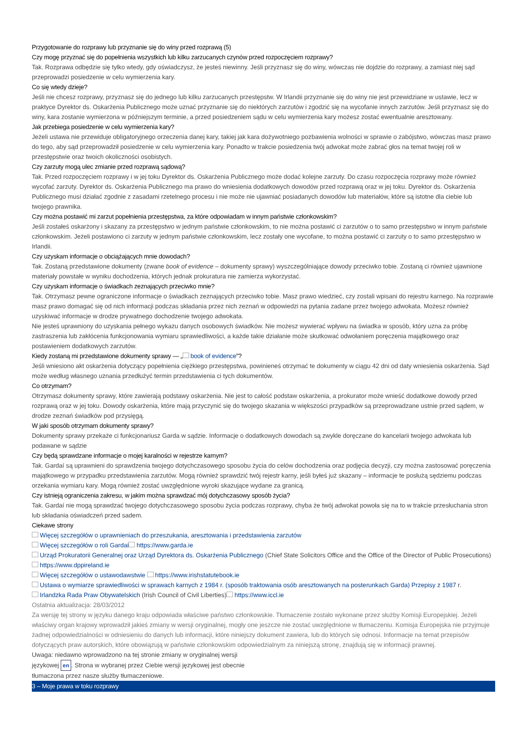Przygotowanie do rozprawy lub przyznanie się do winy przed rozprawą (5)
Czy mogę przyznać się do popełnienia wszystkich lub kilku zarzucanych czynów przed rozpoczęciem rozprawy?
Tak. Rozprawa odbędzie się tylko wtedy, gdy oświadczysz, że jesteś niewinny. Jeśli przyznasz się do winy, wówczas nie dojdzie do rozprawy, a zamiast niej sąd przeprowadzi posiedzenie w celu wymierzenia kary.
Co się wtedy dzieje?
Jeśli nie chcesz rozprawy, przyznasz się do jednego lub kilku zarzucanych przestępstw. W Irlandii przyznanie się do winy nie jest przewidziane w ustawie, lecz w praktyce Dyrektor ds. Oskarżenia Publicznego może uznać przyznanie się do niektórych zarzutów i zgodzić się na wycofanie innych zarzutów. Jeśli przyznasz się do winy, kara zostanie wymierzona w późniejszym terminie, a przed posiedzeniem sądu w celu wymierzenia kary możesz zostać ewentualnie aresztowany.
Jak przebiega posiedzenie w celu wymierzenia kary?
Jeżeli ustawa nie przewiduje obligatoryjnego orzeczenia danej kary, takiej jak kara dożywotniego pozbawienia wolności w sprawie o zabójstwo, wówczas masz prawo do tego, aby sąd przeprowadził posiedzenie w celu wymierzenia kary. Ponadto w trakcie posiedzenia twój adwokat może zabrać głos na temat twojej roli w przestępstwie oraz twoich okoliczności osobistych.
Czy zarzuty mogą ulec zmianie przed rozprawą sądową?
Tak. Przed rozpoczęciem rozprawy i w jej toku Dyrektor ds. Oskarżenia Publicznego może dodać kolejne zarzuty. Do czasu rozpoczęcia rozprawy może również wycofać zarzuty. Dyrektor ds. Oskarżenia Publicznego ma prawo do wniesienia dodatkowych dowodów przed rozprawą oraz w jej toku. Dyrektor ds. Oskarżenia Publicznego musi działać zgodnie z zasadami rzetelnego procesu i nie może nie ujawniać posiadanych dowodów lub materiałów, które są istotne dla ciebie lub twojego prawnika.
Czy można postawić mi zarzut popełnienia przestępstwa, za które odpowiadam w innym państwie członkowskim?
Jeśli zostałeś oskarżony i skazany za przestępstwo w jednym państwie członkowskim, to nie można postawić ci zarzutów o to samo przestępstwo w innym państwie członkowskim. Jeżeli postawiono ci zarzuty w jednym państwie członkowskim, lecz zostały one wycofane, to można postawić ci zarzuty o to samo przestępstwo w Irlandii.
Czy uzyskam informacje o obciążających mnie dowodach?
Tak. Zostaną przedstawione dokumenty (zwane book of evidence – dokumenty sprawy) wyszczególniające dowody przeciwko tobie. Zostaną ci również ujawnione materiały powstałe w wyniku dochodzenia, których jednak prokuratura nie zamierza wykorzystać.
Czy uzyskam informacje o świadkach zeznających przeciwko mnie?
Tak. Otrzymasz pewne ograniczone informacje o świadkach zeznających przeciwko tobie. Masz prawo wiedzieć, czy zostali wpisani do rejestru karnego. Na rozprawie masz prawo domagać się od nich informacji podczas składania przez nich zeznań w odpowiedzi na pytania zadane przez twojego adwokata. Możesz również uzyskiwać informacje w drodze prywatnego dochodzenie twojego adwokata.
Nie jesteś uprawniony do uzyskania pełnego wykazu danych osobowych świadków. Nie możesz wywierać wpływu na świadka w sposób, który uzna za próbę zastraszenia lub zakłócenia funkcjonowania wymiaru sprawiedliwości, a każde takie działanie może skutkować odwołaniem poręczenia majątkowego oraz postawieniem dodatkowych zarzutów.
Kiedy zostaną mi przedstawione dokumenty sprawy — „ book of evidence”?
Jeśli wniesiono akt oskarżenia dotyczący popełnienia ciężkiego przestępstwa, powinieneś otrzymać te dokumenty w ciągu 42 dni od daty wniesienia oskarżenia. Sąd może według własnego uznania przedłużyć termin przedstawienia ci tych dokumentów.
Co otrzymam?
Otrzymasz dokumenty sprawy, które zawierają podstawy oskarżenia. Nie jest to całość podstaw oskarżenia, a prokurator może wnieść dodatkowe dowody przed rozprawą oraz w jej toku. Dowody oskarżenia, które mają przyczynić się do twojego skazania w większości przypadków są przeprowadzane ustnie przed sądem, w drodze zeznań świadków pod przysięgą.
W jaki sposób otrzymam dokumenty sprawy?
Dokumenty sprawy przekaże ci funkcjonariusz Garda w sądzie. Informacje o dodatkowych dowodach są zwykle doręczane do kancelarii twojego adwokata lub podawane w sądzie
Czy będą sprawdzane informacje o mojej karalności w rejestrze karnym?
Tak. Gardaí są uprawnieni do sprawdzenia twojego dotychczasowego sposobu życia do celów dochodzenia oraz podjęcia decyzji, czy można zastosować poręczenia majątkowego w przypadku przedstawienia zarzutów. Mogą również sprawdzić twój rejestr karny, jeśli byłeś już skazany – informacje te posłużą sędziemu podczas orzekania wymiaru kary. Mogą również zostać uwzględnione wyroki skazujące wydane za granicą.
Czy istnieją ograniczenia zakresu, w jakim można sprawdzać mój dotychczasowy sposób życia?
Tak. Gardaí nie mogą sprawdzać twojego dotychczasowego sposobu życia podczas rozprawy, chyba że twój adwokat powoła się na to w trakcie przesłuchania stron lub składania oświadczeń przed sadem.
Ciekawe strony
Więcej szczegółów o uprawnieniach do przeszukania, aresztowania i przedstawienia zarzutów
Więcej szczegółów o roli Gardai https://www.garda.ie
Urząd Prokuratorii Generalnej oraz Urząd Dyrektora ds. Oskarżenia Publicznego (Chief State Solicitors Office and the Office of the Director of Public Prosecutions) https://www.dppireland.ie
Więcej szczegółów o ustawodawstwie https://www.irishstatutebook.ie
Ustawa o wymiarze sprawiedliwości w sprawach karnych z 1984 r. (sposób traktowania osób aresztowanych na posterunkach Garda) Przepisy z 1987 r.
Irlandzka Rada Praw Obywatelskich (Irish Council of Civil Liberties) https://www.iccl.ie
Ostatnia aktualizacja: 28/03/2012
Za wersję tej strony w języku danego kraju odpowiada właściwe państwo członkowskie. Tłumaczenie zostało wykonane przez służby Komisji Europejskiej. Jeżeli właściwy organ krajowy wprowadził jakieś zmiany w wersji oryginalnej, mogły one jeszcze nie zostać uwzględnione w tłumaczeniu. Komisja Europejska nie przyjmuje żadnej odpowiedzialności w odniesieniu do danych lub informacji, które niniejszy dokument zawiera, lub do których się odnosi. Informacje na temat przepisów dotyczących praw autorskich, które obowiązują w państwie członkowskim odpowiedzialnym za niniejszą stronę, znajdują się w informacji prawnej.
Uwaga: niedawno wprowadzono na tej stronie zmiany w oryginalnej wersji językowej en. Strona w wybranej przez Ciebie wersji językowej jest obecnie tłumaczona przez nasze służby tłumaczeniowe.
3 – Moje prawa w toku rozprawy